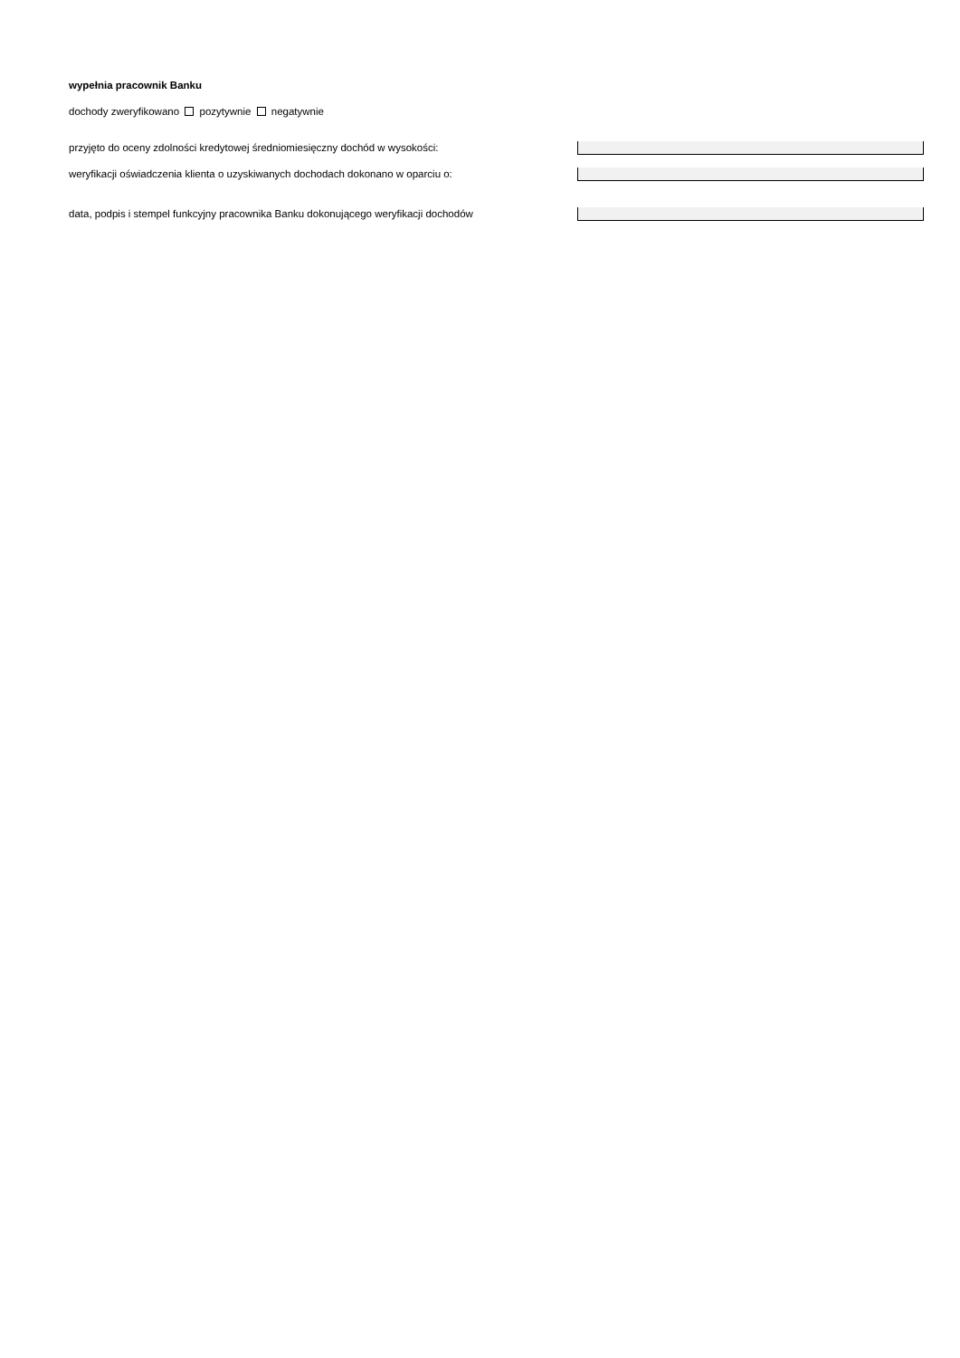wypełnia pracownik Banku
dochody zweryfikowano pozytywnie negatywnie
przyjęto do oceny zdolności kredytowej średniomiesięczny dochód w wysokości:
weryfikacji oświadczenia klienta o uzyskiwanych dochodach dokonano w oparciu o:
data, podpis i stempel funkcyjny pracownika Banku dokonującego weryfikacji dochodów